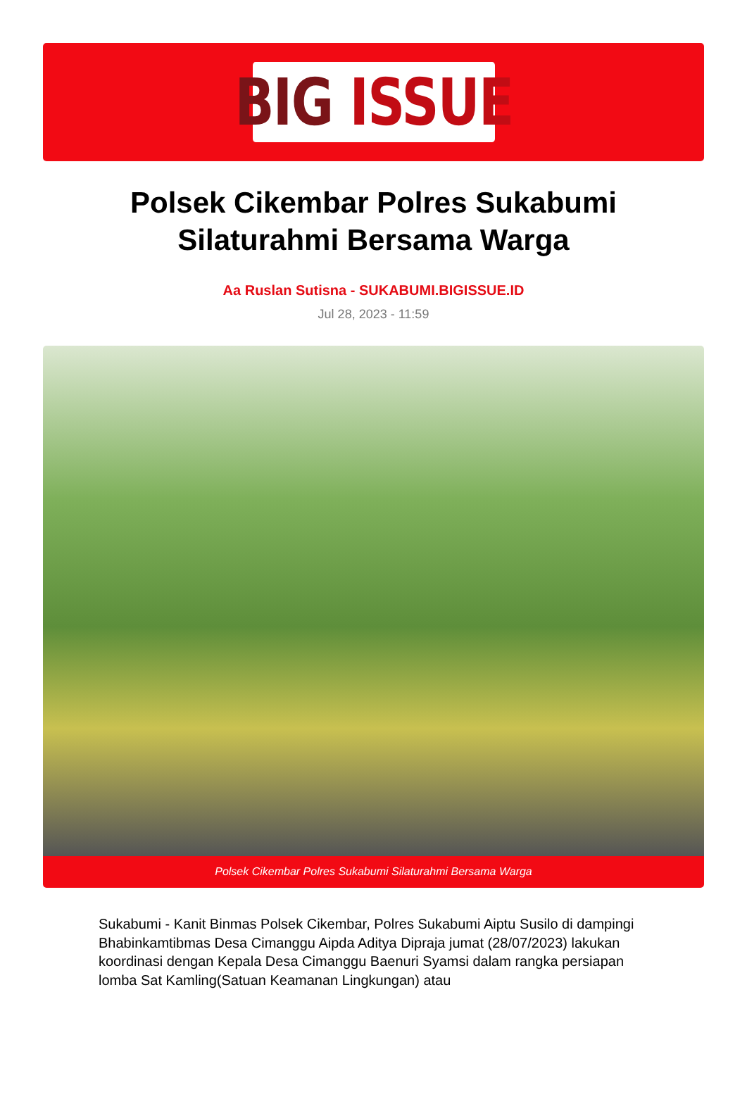BIG ISSUE
Polsek Cikembar Polres Sukabumi Silaturahmi Bersama Warga
Aa Ruslan Sutisna - SUKABUMI.BIGISSUE.ID
Jul 28, 2023 - 11:59
Polsek Cikembar Polres Sukabumi Silaturahmi Bersama Warga
Sukabumi - Kanit Binmas Polsek Cikembar, Polres Sukabumi Aiptu Susilo di dampingi Bhabinkamtibmas Desa Cimanggu Aipda Aditya Dipraja jumat (28/07/2023) lakukan koordinasi dengan Kepala Desa Cimanggu Baenuri Syamsi dalam rangka persiapan lomba Sat Kamling(Satuan Keamanan Lingkungan) atau